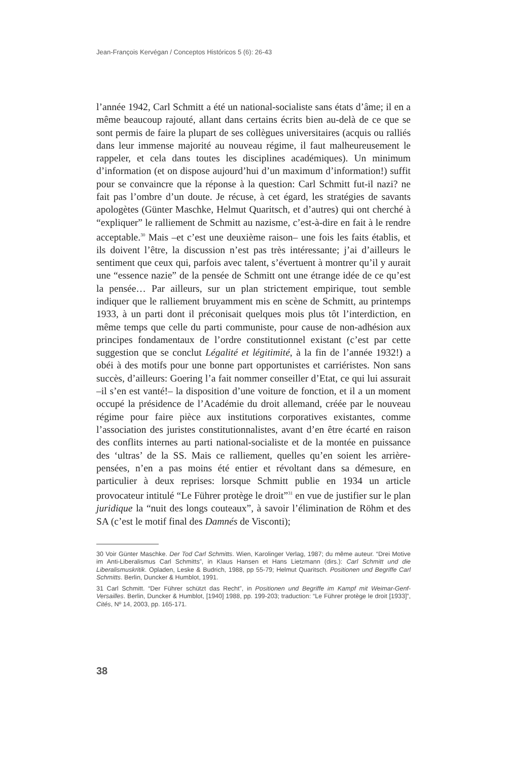Jean-François Kervégan / Conceptos Históricos 5 (6): 26-43
l’année 1942, Carl Schmitt a été un national-socialiste sans états d’âme; il en a même beaucoup rajouté, allant dans certains écrits bien au-delà de ce que se sont permis de faire la plupart de ses collègues universitaires (acquis ou ralliés dans leur immense majorité au nouveau régime, il faut malheureusement le rappeler, et cela dans toutes les disciplines académiques). Un minimum d’information (et on dispose aujourd’hui d’un maximum d’information!) suffit pour se convaincre que la réponse à la question: Carl Schmitt fut-il nazi? ne fait pas l’ombre d’un doute. Je récuse, à cet égard, les stratégies de savants apologètes (Günter Maschke, Helmut Quaritsch, et d’autres) qui ont cherché à “expliquer” le ralliement de Schmitt au nazisme, c’est-à-dire en fait à le rendre acceptable.<sup>30</sup> Mais –et c’est une deuxième raison– une fois les faits établis, et ils doivent l’être, la discussion n’est pas très intéressante; j’ai d’ailleurs le sentiment que ceux qui, parfois avec talent, s’évertuent à montrer qu’il y aurait une “essence nazie” de la pensée de Schmitt ont une étrange idée de ce qu’est la pensée… Par ailleurs, sur un plan strictement empirique, tout semble indiquer que le ralliement bruyamment mis en scène de Schmitt, au printemps 1933, à un parti dont il préconisait quelques mois plus tôt l’interdiction, en même temps que celle du parti communiste, pour cause de non-adhésion aux principes fondamentaux de l’ordre constitutionnel existant (c’est par cette suggestion que se conclut Légalité et légitimité, à la fin de l’année 1932!) a obéi à des motifs pour une bonne part opportunistes et carriéristes. Non sans succès, d’ailleurs: Goering l’a fait nommer conseiller d’Etat, ce qui lui assurait –il s’en est vanté!– la disposition d’une voiture de fonction, et il a un moment occupé la présidence de l’Académie du droit allemand, créée par le nouveau régime pour faire pièce aux institutions corporatives existantes, comme l’association des juristes constitutionnalistes, avant d’en être écarté en raison des conflits internes au parti national-socialiste et de la montée en puissance des ‘ultras’ de la SS. Mais ce ralliement, quelles qu’en soient les arrière-pensées, n’en a pas moins été entier et révoltant dans sa démesure, en particulier à deux reprises: lorsque Schmitt publie en 1934 un article provocateur intitulé “Le Führer protège le droit”<sup>31</sup> en vue de justifier sur le plan juridique la “nuit des longs couteaux”, à savoir l’élimination de Röhm et des SA (c’est le motif final des Damnés de Visconti);
30 Voir Günter Maschke. Der Tod Carl Schmitts. Wien, Karolinger Verlag, 1987; du même auteur. “Drei Motive im Anti-Liberalismus Carl Schmitts”, in Klaus Hansen et Hans Lietzmann (dirs.): Carl Schmitt und die Liberalismuskritik. Opladen, Leske & Budrich, 1988, pp 55-79; Helmut Quaritsch. Positionen und Begriffe Carl Schmitts. Berlin, Duncker & Humblot, 1991.
31 Carl Schmitt. “Der Führer schützt das Recht”, in Positionen und Begriffe im Kampf mit Weimar-Genf-Versailles. Berlin, Duncker & Humblot, [1940] 1988, pp. 199-203; traduction: “Le Führer protège le droit [1933]”, Cités, Nº 14, 2003, pp. 165-171.
38